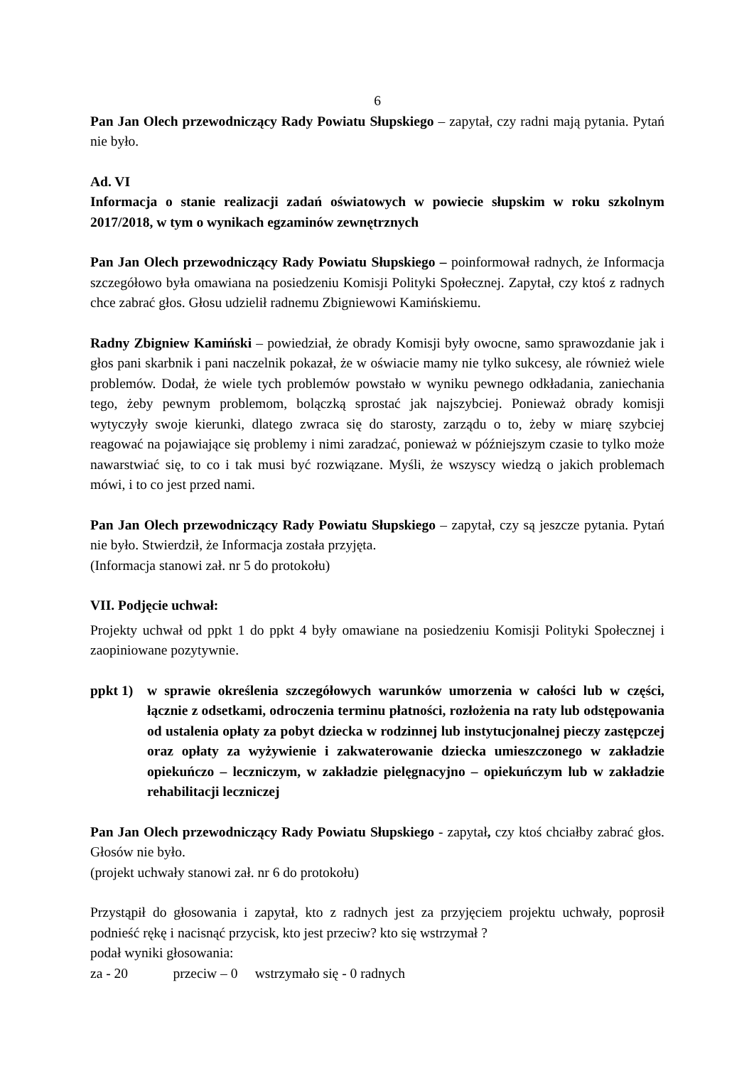6
Pan Jan Olech przewodniczący Rady Powiatu Słupskiego – zapytał, czy radni mają pytania. Pytań nie było.
Ad. VI
Informacja o stanie realizacji zadań oświatowych w powiecie słupskim w roku szkolnym 2017/2018, w tym o wynikach egzaminów zewnętrznych
Pan Jan Olech przewodniczący Rady Powiatu Słupskiego – poinformował radnych, że Informacja szczegółowo była omawiana na posiedzeniu Komisji Polityki Społecznej. Zapytał, czy ktoś z radnych chce zabrać głos. Głosu udzielił radnemu Zbigniewowi Kamińskiemu.
Radny Zbigniew Kamiński – powiedział, że obrady Komisji były owocne, samo sprawozdanie jak i głos pani skarbnik i pani naczelnik pokazał, że w oświacie mamy nie tylko sukcesy, ale również wiele problemów. Dodał, że wiele tych problemów powstało w wyniku pewnego odkładania, zaniechania tego, żeby pewnym problemom, bolączką sprostać jak najszybciej. Ponieważ obrady komisji wytyczyły swoje kierunki, dlatego zwraca się do starosty, zarządu o to, żeby w miarę szybciej reagować na pojawiające się problemy i nimi zaradzać, ponieważ w późniejszym czasie to tylko może nawarstwiać się, to co i tak musi być rozwiązane. Myśli, że wszyscy wiedzą o jakich problemach mówi, i to co jest przed nami.
Pan Jan Olech przewodniczący Rady Powiatu Słupskiego – zapytał, czy są jeszcze pytania. Pytań nie było. Stwierdził, że Informacja została przyjęta.
(Informacja stanowi zał. nr 5 do protokołu)
VII. Podjęcie uchwał:
Projekty uchwał od ppkt 1 do ppkt 4 były omawiane na posiedzeniu Komisji Polityki Społecznej i zaopiniowane pozytywnie.
ppkt 1)
w sprawie określenia szczegółowych warunków umorzenia w całości lub w części, łącznie z odsetkami, odroczenia terminu płatności, rozłożenia na raty lub odstępowania od ustalenia opłaty za pobyt dziecka w rodzinnej lub instytucjonalnej pieczy zastępczej oraz opłaty za wyżywienie i zakwaterowanie dziecka umieszczonego w zakładzie opiekuńczo – leczniczym, w zakładzie pielęgnacyjno – opiekuńczym lub w zakładzie rehabilitacji leczniczej
Pan Jan Olech przewodniczący Rady Powiatu Słupskiego - zapytał, czy ktoś chciałby zabrać głos. Głosów nie było.
(projekt uchwały stanowi zał. nr 6 do protokołu)
Przystąpił do głosowania i zapytał, kto z radnych jest za przyjęciem projektu uchwały, poprosił podnieść rękę i nacisnąć przycisk, kto jest przeciw? kto się wstrzymał ?
podał wyniki głosowania:
za - 20 przeciw – 0 wstrzymało się - 0 radnych